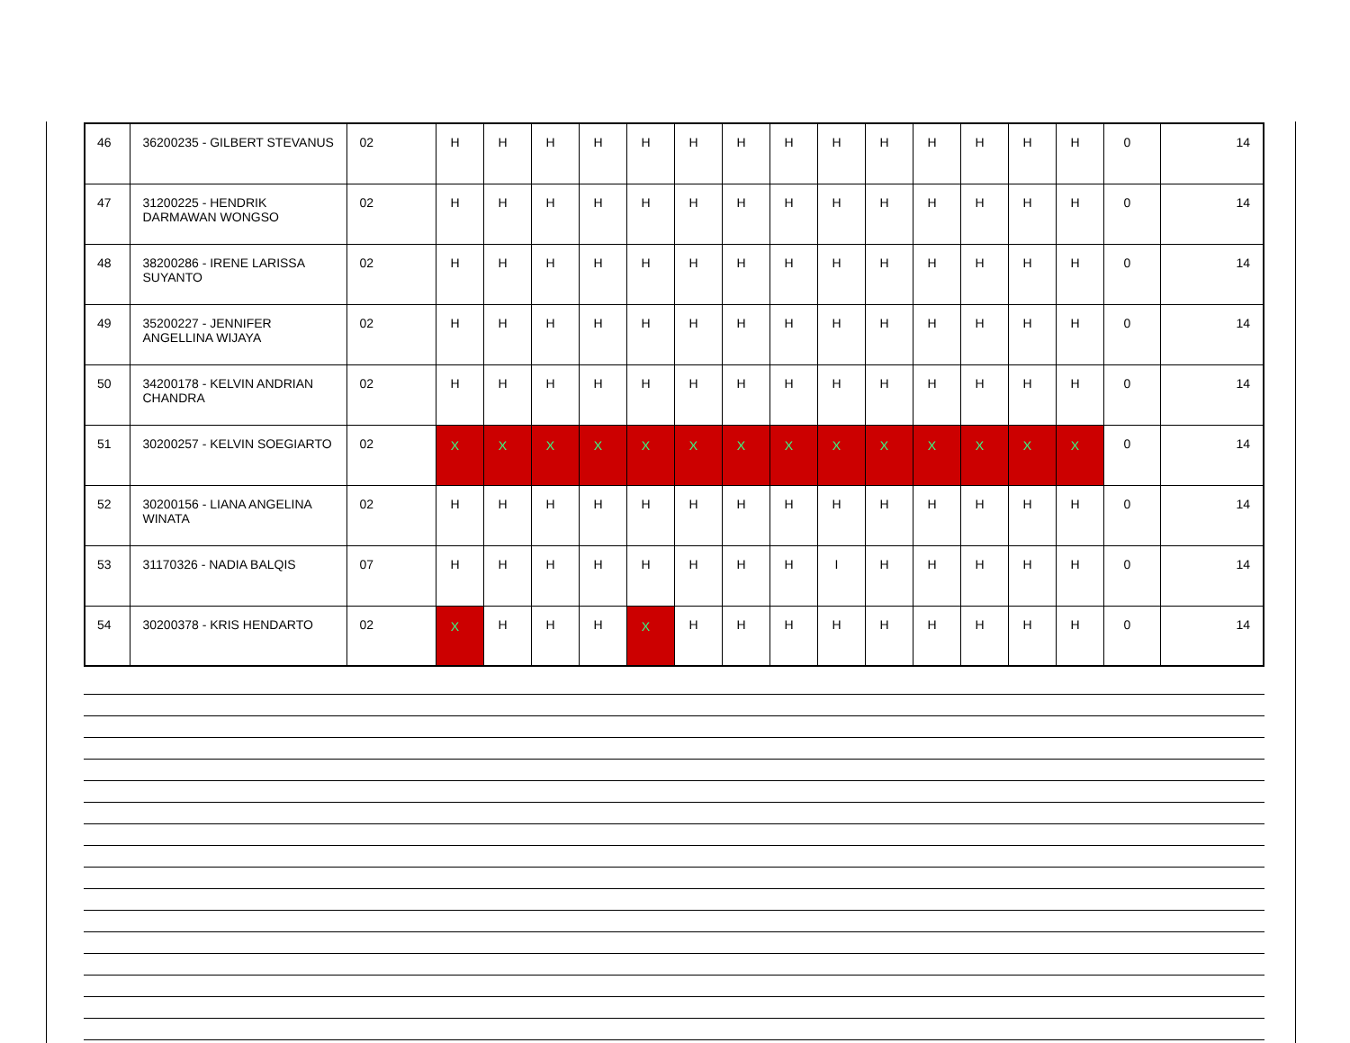| 46 | 36200235 - GILBERT STEVANUS | 02 | H | H | H | H | H | H | H | H | H | H | H | H | H | H | 0 | 14 |
| 47 | 31200225 - HENDRIK DARMAWAN WONGSO | 02 | H | H | H | H | H | H | H | H | H | H | H | H | H | H | 0 | 14 |
| 48 | 38200286 - IRENE LARISSA SUYANTO | 02 | H | H | H | H | H | H | H | H | H | H | H | H | H | H | 0 | 14 |
| 49 | 35200227 - JENNIFER ANGELLINA WIJAYA | 02 | H | H | H | H | H | H | H | H | H | H | H | H | H | H | 0 | 14 |
| 50 | 34200178 - KELVIN ANDRIAN CHANDRA | 02 | H | H | H | H | H | H | H | H | H | H | H | H | H | H | 0 | 14 |
| 51 | 30200257 - KELVIN SOEGIARTO | 02 | X | X | X | X | X | X | X | X | X | X | X | X | X | X | 0 | 14 |
| 52 | 30200156 - LIANA ANGELINA WINATA | 02 | H | H | H | H | H | H | H | H | H | H | H | H | H | H | 0 | 14 |
| 53 | 31170326 - NADIA BALQIS | 07 | H | H | H | H | H | H | H | H | I | H | H | H | H | H | 0 | 14 |
| 54 | 30200378 - KRIS HENDARTO | 02 | X | H | H | H | X | H | H | H | H | H | H | H | H | H | 0 | 14 |